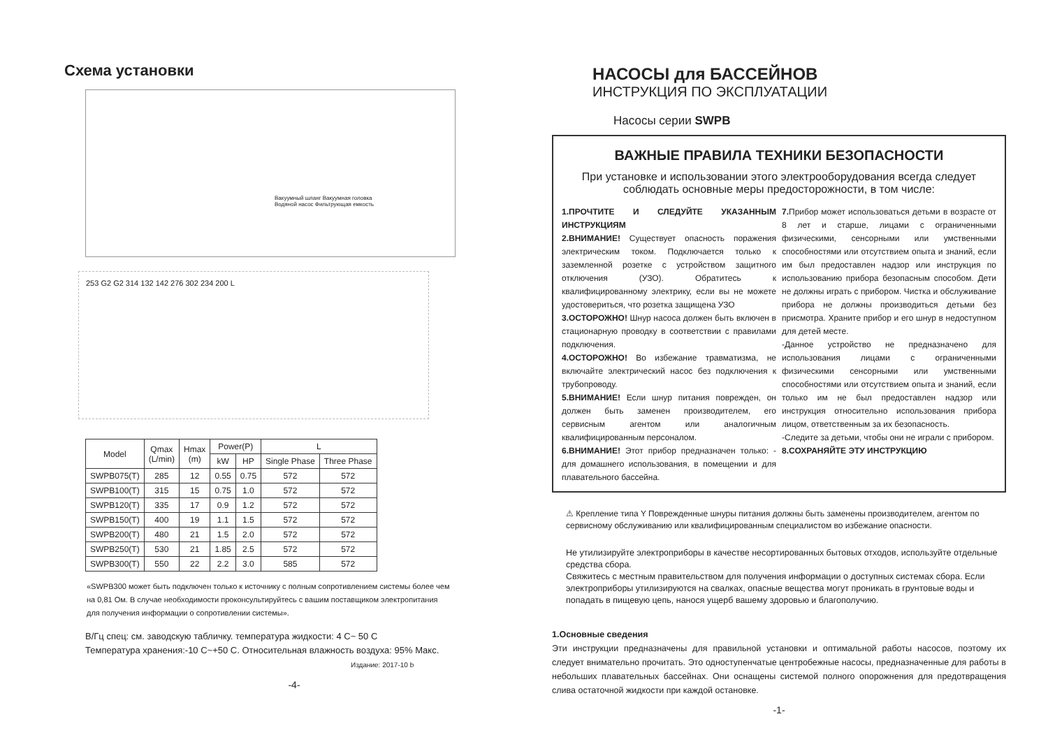Схема установки
Вакуумный шланг Вакуумная головка
Водяной насос Фильтрующая емкость
253 G2 G2 314 132 142 276 302 234 200 L
| Model | Qmax (L/min) | Hmax (m) | Power(P) | | L | |
| --- | --- | --- | --- | --- | --- | --- |
| | | | kW | HP | Single Phase | Three Phase |
| SWPB075(T) | 285 | 12 | 0.55 | 0.75 | 572 | 572 |
| SWPB100(T) | 315 | 15 | 0.75 | 1.0 | 572 | 572 |
| SWPB120(T) | 335 | 17 | 0.9 | 1.2 | 572 | 572 |
| SWPB150(T) | 400 | 19 | 1.1 | 1.5 | 572 | 572 |
| SWPB200(T) | 480 | 21 | 1.5 | 2.0 | 572 | 572 |
| SWPB250(T) | 530 | 21 | 1.85 | 2.5 | 572 | 572 |
| SWPB300(T) | 550 | 22 | 2.2 | 3.0 | 585 | 572 |
«SWPB300 может быть подключен только к источнику с полным сопротивлением системы более чем на 0,81 Ом. В случае необходимости проконсультируйтесь с вашим поставщиком электропитания для получения информации о сопротивлении системы».
В/Гц спец: см. заводскую табличку. температура жидкости: 4 C~ 50 C
Температура хранения:-10 C~+50 C. Относительная влажность воздуха: 95% Макс.
Издание: 2017-10 b
-4-
НАСОСЫ для БАССЕЙНОВ
ИНСТРУКЦИЯ ПО ЭКСПЛУАТАЦИИ
Насосы серии SWPB
ВАЖНЫЕ ПРАВИЛА ТЕХНИКИ БЕЗОПАСНОСТИ
При установке и использовании этого электрооборудования всегда следует соблюдать основные меры предосторожности, в том числе:
1.ПРОЧТИТЕ И СЛЕДУЙТЕ УКАЗАННЫМ ИНСТРУКЦИЯМ
2.ВНИМАНИЕ! Существует опасность поражения электрическим током. Подключается только к заземленной розетке с устройством защитного отключения (УЗО). Обратитесь к квалифицированному электрику, если вы не можете удостовериться, что розетка защищена УЗО
3.ОСТОРОЖНО! Шнур насоса должен быть включен в стационарную проводку в соответствии с правилами подключения.
4.ОСТОРОЖНО! Во избежание травматизма, не включайте электрический насос без подключения к трубопроводу.
5.ВНИМАНИЕ! Если шнур питания поврежден, он должен быть заменен производителем, его сервисным агентом или аналогичным квалифицированным персоналом.
6.ВНИМАНИЕ! Этот прибор предназначен только: - для домашнего использования, в помещении и для плавательного бассейна.
7. Прибор может использоваться детьми в возрасте от 8 лет и старше, лицами с ограниченными физическими, сенсорными или умственными способностями или отсутствием опыта и знаний, если им был предоставлен надзор или инструкция по использованию прибора безопасным способом. Дети не должны играть с прибором. Чистка и обслуживание прибора не должны производиться детьми без присмотра. Храните прибор и его шнур в недоступном для детей месте.
-Данное устройство не предназначено для использования лицами с ограниченными физическими сенсорными или умственными способностями или отсутствием опыта и знаний, если только им не был предоставлен надзор или инструкция относительно использования прибора лицом, ответственным за их безопасность.
-Следите за детьми, чтобы они не играли с прибором.
8.СОХРАНЯЙТЕ ЭТУ ИНСТРУКЦИЮ
⚠ Крепление типа Y Поврежденные шнуры питания должны быть заменены производителем, агентом по сервисному обслуживанию или квалифицированным специалистом во избежание опасности.
Не утилизируйте электроприборы в качестве несортированных бытовых отходов, используйте отдельные средства сбора.
Свяжитесь с местным правительством для получения информации о доступных системах сбора. Если электроприборы утилизируются на свалках, опасные вещества могут проникать в грунтовые воды и попадать в пищевую цепь, нанося ущерб вашему здоровью и благополучию.
1.Основные сведения
Эти инструкции предназначены для правильной установки и оптимальной работы насосов, поэтому их следует внимательно прочитать. Это одноступенчатые центробежные насосы, предназначенные для работы в небольших плавательных бассейнах. Они оснащены системой полного опорожнения для предотвращения слива остаточной жидкости при каждой остановке.
-1-